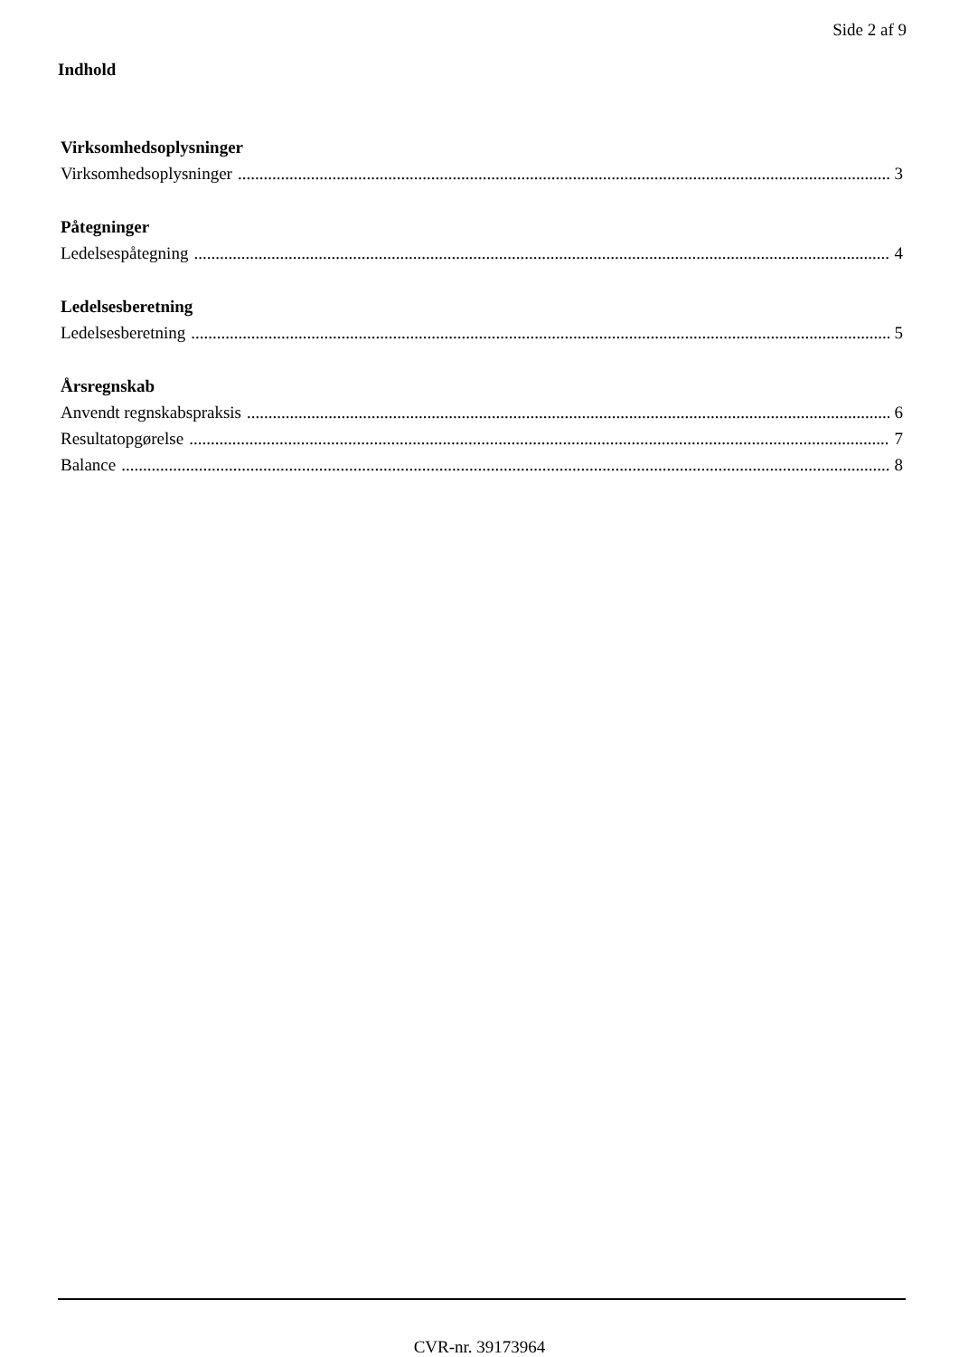Side 2 af 9
Indhold
Virksomhedsoplysninger
Virksomhedsoplysninger 3
Påtegninger
Ledelsespåtegning 4
Ledelsesberetning
Ledelsesberetning 5
Årsregnskab
Anvendt regnskabspraksis 6
Resultatopgørelse 7
Balance 8
CVR-nr. 39173964